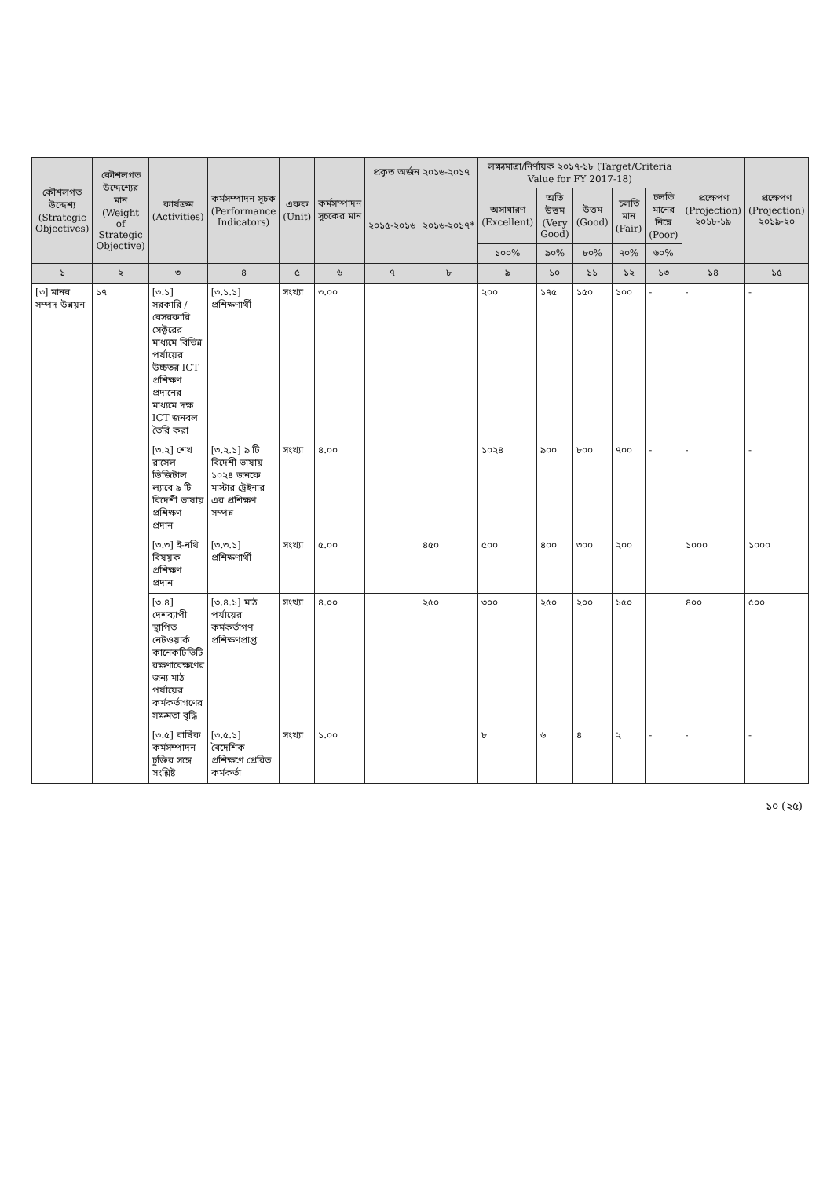| কৌশলগত উদ্দেশ্য (Strategic Objectives) | কৌশলগত উদ্দেশ্যের মান (Weight of Strategic Objective) | কার্যক্রম (Activities) | কর্মসম্পাদন সূচক (Performance Indicators) | একক (Unit) | কর্মসম্পাদন সূচকের মান | প্রকৃত অর্জন ২০১৬-২০১৭ | | লক্ষ্যমাত্রা/নির্ণায়ক ২০১৭-১৮ (Target/Criteria Value for FY 2017-18) | | | | | প্রক্ষেপণ (Projection) ২০১৮-১৯ | প্রক্ষেপণ (Projection) ২০১৯-২০ |
| --- | --- | --- | --- | --- | --- | --- | --- | --- | --- | --- | --- | --- | --- | --- |
| | | | | | | ২০১৫-২০১৬ | ২০১৬-২০১৭* | অসাধারণ (Excellent) | অতি উত্তম (Very Good) | উত্তম (Good) | চলতি মান (Fair) | চলতি মানের নিম্নে (Poor) | | |
| | | | | | | | | ১০০% | ৯০% | ৮০% | ৭০% | ৬০% | | |
| ১ | ২ | ৩ | ৪ | ৫ | ৬ | ৭ | ৮ | ৯ | ১০ | ১১ | ১২ | ১৩ | ১৪ | ১৫ |
| [৩] মানব সম্পদ উন্নয়ন | ১৭ | [৩.১] সরকারি /বেসরকারি সেক্টরের মাধ্যমে বিভিন্ন পর্যায়ের উচ্চতর ICT প্রশিক্ষণ প্রদানের মাধ্যমে দক্ষ ICT জনবল তৈরি করা | [৩.১.১] প্রশিক্ষণার্থী | সংখ্যা | ৩.০০ | | | ২০০ | ১৭৫ | ১৫০ | ১০০ | - | - | - |
| | | [৩.২] শেখ রাসেল ডিজিটাল ল্যাবে ৯ টি বিদেশী ভাষায় প্রশিক্ষণ প্রদান | [৩.২.১] ৯ টি বিদেশী ভাষায় ১০২৪ জনকে মাস্টার ট্রেইনার এর প্রশিক্ষণ সম্পন্ন | সংখ্যা | ৪.০০ | | | ১০২৪ | ৯০০ | ৮০০ | ৭০০ | - | - | - |
| | | [৩.৩] ই-নথি বিষয়ক প্রশিক্ষণ প্রদান | [৩.৩.১] প্রশিক্ষণার্থী | সংখ্যা | ৫.০০ | | ৪৫০ | ৫০০ | ৪০০ | ৩০০ | ২০০ | | ১০০০ | ১০০০ |
| | | [৩.৪] দেশব্যাপী স্থাপিত নেটওয়ার্ক কানেকটিভিটি রক্ষণাবেক্ষণের জন্য মাঠ পর্যায়ের কর্মকর্তাগণের সক্ষমতা বৃদ্ধি | [৩.৪.১] মাঠ পর্যায়ের কর্মকর্তাগণ প্রশিক্ষণপ্রাপ্ত | সংখ্যা | ৪.০০ | | ২৫০ | ৩০০ | ২৫০ | ২০০ | ১৫০ | | ৪০০ | ৫০০ |
| | | [৩.৫] বার্ষিক কর্মসম্পাদন চুক্তির সঙ্গে সংশ্লিষ্ট | [৩.৫.১] বৈদেশিক প্রশিক্ষণে প্রেরিত কর্মকর্তা | সংখ্যা | ১.০০ | | | ৮ | ৬ | ৪ | ২ | - | - | - |
১০ (২৫)